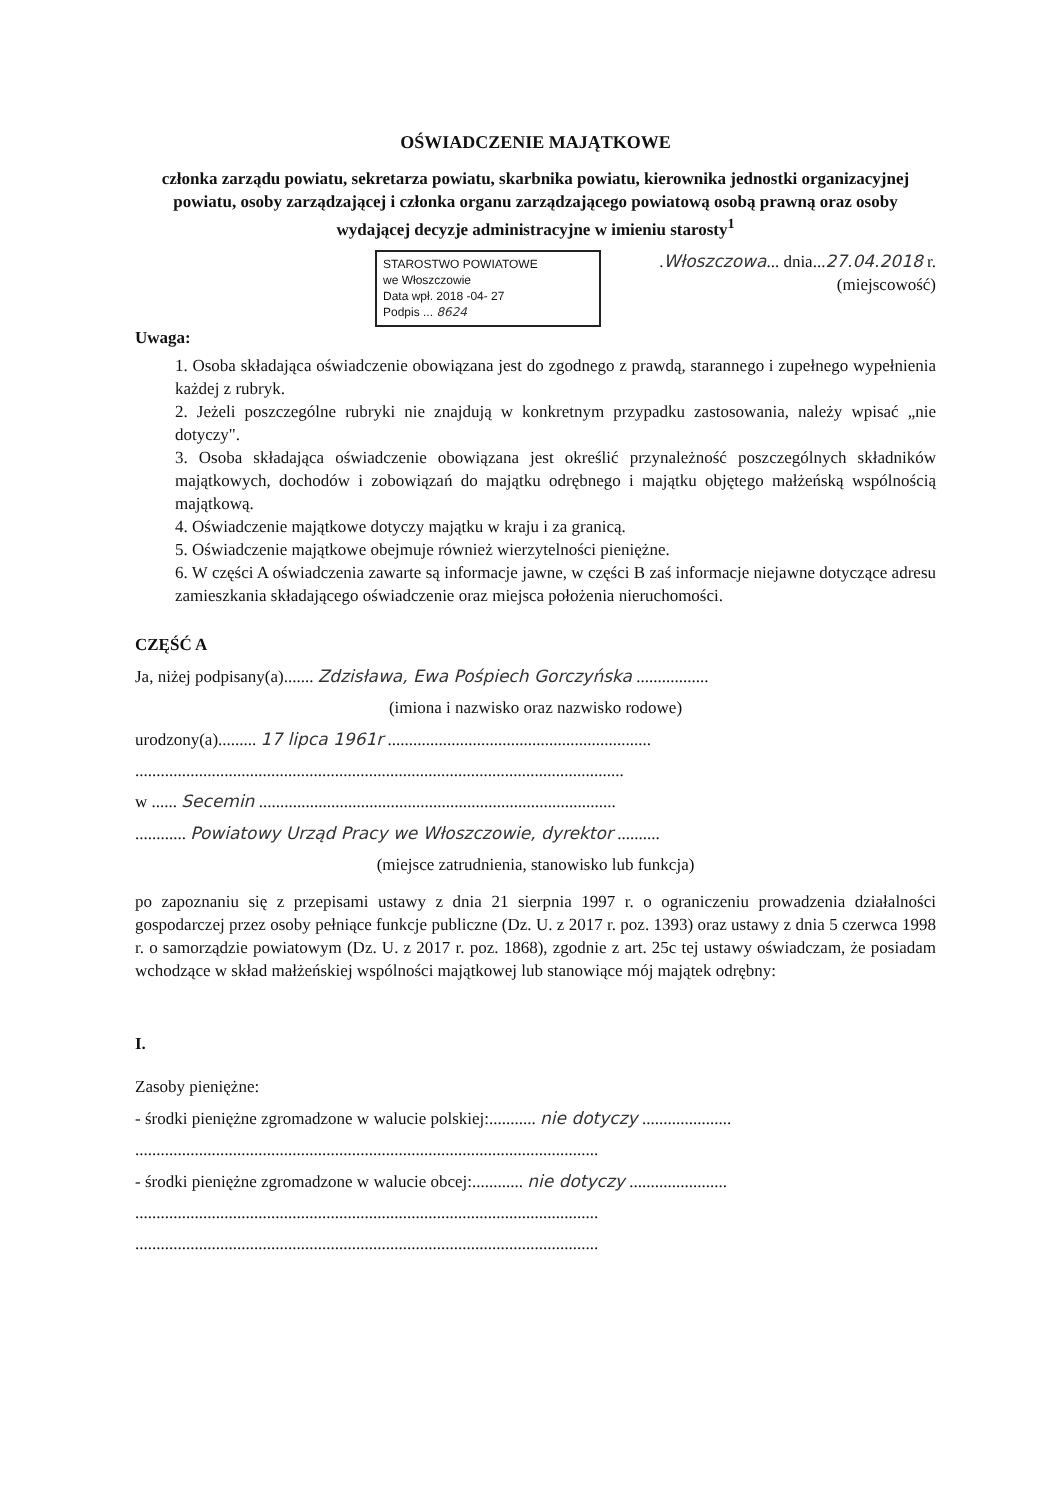OŚWIADCZENIE MAJĄTKOWE
członka zarządu powiatu, sekretarza powiatu, skarbnika powiatu, kierownika jednostki organizacyjnej powiatu, osoby zarządzającej i członka organu zarządzającego powiatową osobą prawną oraz osoby wydającej decyzje administracyjne w imieniu starosty<sup>1</sup>
STAROSTWO POWIATOWE
we Włoszczowie
Data wpł. 2018 -04- 27
Podpis ... 8624
.Włoszczowa... dnia...27.04.2018 r.
(miejscowość)
Uwaga:
1. Osoba składająca oświadczenie obowiązana jest do zgodnego z prawdą, starannego i zupełnego wypełnienia każdej z rubryk.
2. Jeżeli poszczególne rubryki nie znajdują w konkretnym przypadku zastosowania, należy wpisać „nie dotyczy".
3. Osoba składająca oświadczenie obowiązana jest określić przynależność poszczególnych składników majątkowych, dochodów i zobowiązań do majątku odrębnego i majątku objętego małżeńską wspólnością majątkową.
4. Oświadczenie majątkowe dotyczy majątku w kraju i za granicą.
5. Oświadczenie majątkowe obejmuje również wierzytelności pieniężne.
6. W części A oświadczenia zawarte są informacje jawne, w części B zaś informacje niejawne dotyczące adresu zamieszkania składającego oświadczenie oraz miejsca położenia nieruchomości.
CZĘŚĆ A
Ja, niżej podpisany(a)....... Zdzisława, Ewa Pośpiech Gorczyńska .................
(imiona i nazwisko oraz nazwisko rodowe)
urodzony(a)......... 17 lipca 1961r ..............................................................
...................................................................................................................
w ...... Secemin ....................................................................................
............ Powiatowy Urząd Pracy we Włoszczowie, dyrektor ..........
(miejsce zatrudnienia, stanowisko lub funkcja)
po zapoznaniu się z przepisami ustawy z dnia 21 sierpnia 1997 r. o ograniczeniu prowadzenia działalności gospodarczej przez osoby pełniące funkcje publiczne (Dz. U. z 2017 r. poz. 1393) oraz ustawy z dnia 5 czerwca 1998 r. o samorządzie powiatowym (Dz. U. z 2017 r. poz. 1868), zgodnie z art. 25c tej ustawy oświadczam, że posiadam wchodzące w skład małżeńskiej wspólności majątkowej lub stanowiące mój majątek odrębny:
I.
Zasoby pieniężne:
- środki pieniężne zgromadzone w walucie polskiej:........... nie dotyczy .....................
.............................................................................................................
- środki pieniężne zgromadzone w walucie obcej:............ nie dotyczy .......................
.............................................................................................................
.............................................................................................................